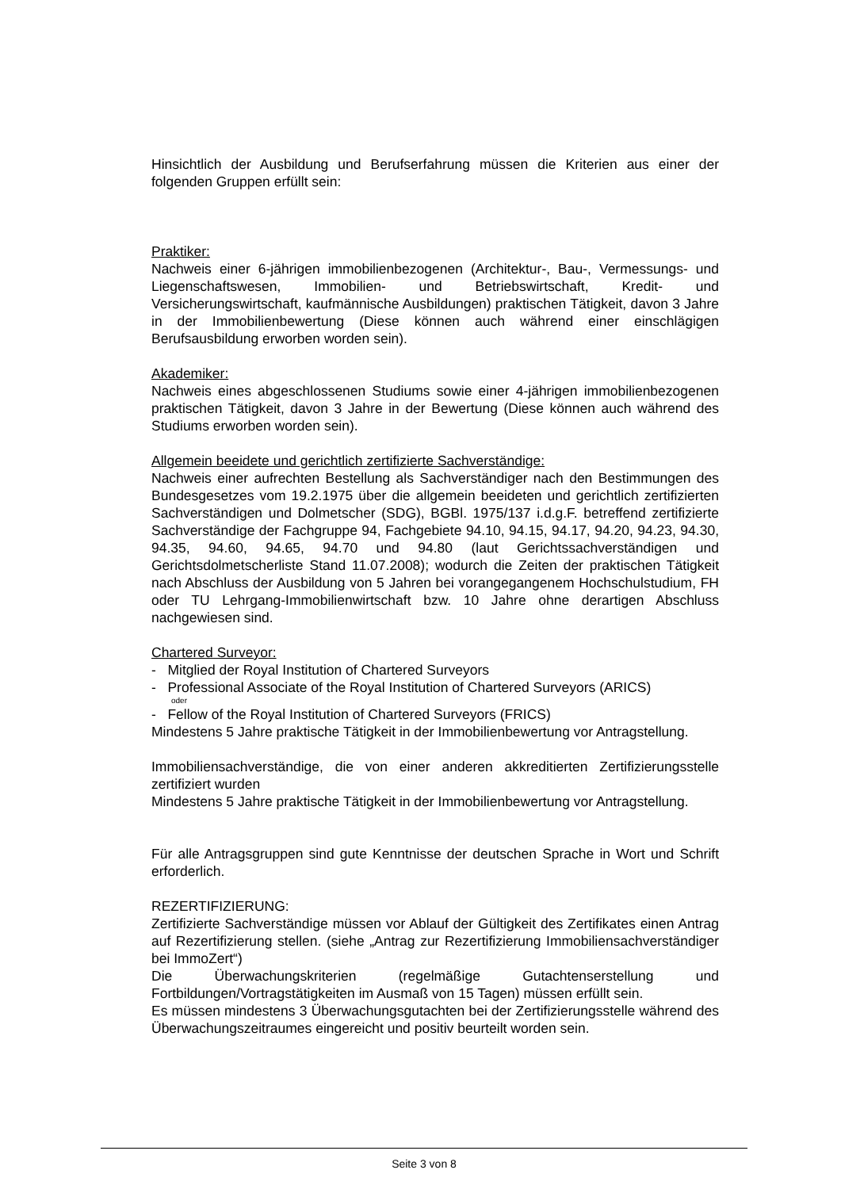Hinsichtlich der Ausbildung und Berufserfahrung müssen die Kriterien aus einer der folgenden Gruppen erfüllt sein:
Praktiker:
Nachweis einer 6-jährigen immobilienbezogenen (Architektur-, Bau-, Vermessungs- und Liegenschaftswesen, Immobilien- und Betriebswirtschaft, Kredit- und Versicherungswirtschaft, kaufmännische Ausbildungen) praktischen Tätigkeit, davon 3 Jahre in der Immobilienbewertung (Diese können auch während einer einschlägigen Berufsausbildung erworben worden sein).
Akademiker:
Nachweis eines abgeschlossenen Studiums sowie einer 4-jährigen immobilienbezogenen praktischen Tätigkeit, davon 3 Jahre in der Bewertung (Diese können auch während des Studiums erworben worden sein).
Allgemein beeidete und gerichtlich zertifizierte Sachverständige:
Nachweis einer aufrechten Bestellung als Sachverständiger nach den Bestimmungen des Bundesgesetzes vom 19.2.1975 über die allgemein beeideten und gerichtlich zertifizierten Sachverständigen und Dolmetscher (SDG), BGBl. 1975/137 i.d.g.F. betreffend zertifizierte Sachverständige der Fachgruppe 94, Fachgebiete 94.10, 94.15, 94.17, 94.20, 94.23, 94.30, 94.35, 94.60, 94.65, 94.70 und 94.80 (laut Gerichtssachverständigen und Gerichtsdolmetscherliste Stand 11.07.2008); wodurch die Zeiten der praktischen Tätigkeit nach Abschluss der Ausbildung von 5 Jahren bei vorangegangenem Hochschulstudium, FH oder TU Lehrgang-Immobilienwirtschaft bzw. 10 Jahre ohne derartigen Abschluss nachgewiesen sind.
Chartered Surveyor:
- Mitglied der Royal Institution of Chartered Surveyors
- Professional Associate of the Royal Institution of Chartered Surveyors (ARICS)
oder
- Fellow of the Royal Institution of Chartered Surveyors (FRICS)
Mindestens 5 Jahre praktische Tätigkeit in der Immobilienbewertung vor Antragstellung.
Immobiliensachverständige, die von einer anderen akkreditierten Zertifizierungsstelle zertifiziert wurden
Mindestens 5 Jahre praktische Tätigkeit in der Immobilienbewertung vor Antragstellung.
Für alle Antragsgruppen sind gute Kenntnisse der deutschen Sprache in Wort und Schrift erforderlich.
REZERTIFIZIERUNG:
Zertifizierte Sachverständige müssen vor Ablauf der Gültigkeit des Zertifikates einen Antrag auf Rezertifizierung stellen. (siehe „Antrag zur Rezertifizierung Immobiliensachverständiger bei ImmoZert“)
Die Überwachungskriterien (regelmäßige Gutachtenserstellung und Fortbildungen/Vortragstätigkeiten im Ausmaß von 15 Tagen) müssen erfüllt sein.
Es müssen mindestens 3 Überwachungsgutachten bei der Zertifizierungsstelle während des Überwachungszeitraumes eingereicht und positiv beurteilt worden sein.
Seite 3 von 8